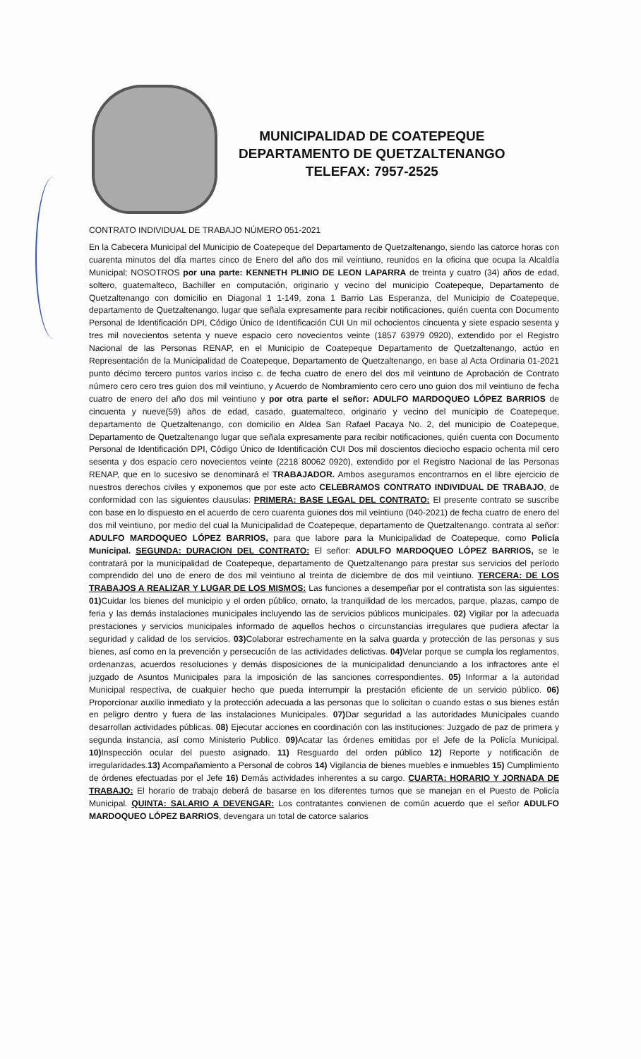MUNICIPALIDAD DE COATEPEQUE
DEPARTAMENTO DE QUETZALTENANGO
TELEFAX: 7957-2525
CONTRATO INDIVIDUAL DE TRABAJO NÚMERO 051-2021
En la Cabecera Municipal del Municipio de Coatepeque del Departamento de Quetzaltenango, siendo las catorce horas con cuarenta minutos del día martes cinco de Enero del año dos mil veintiuno, reunidos en la oficina que ocupa la Alcaldía Municipal; NOSOTROS por una parte: KENNETH PLINIO DE LEON LAPARRA de treinta y cuatro (34) años de edad, soltero, guatemalteco, Bachiller en computación, originario y vecino del municipio Coatepeque, Departamento de Quetzaltenango con domicilio en Diagonal 1 1-149, zona 1 Barrio Las Esperanza, del Municipio de Coatepeque, departamento de Quetzaltenango, lugar que señala expresamente para recibir notificaciones, quién cuenta con Documento Personal de Identificación DPI, Código Único de Identificación CUI Un mil ochocientos cincuenta y siete espacio sesenta y tres mil novecientos setenta y nueve espacio cero novecientos veinte (1857 63979 0920), extendido por el Registro Nacional de las Personas RENAP, en el Municipio de Coatepeque Departamento de Quetzaltenango, actúo en Representación de la Municipalidad de Coatepeque, Departamento de Quetzaltenango, en base al Acta Ordinaria 01-2021 punto décimo tercero puntos varios inciso c. de fecha cuatro de enero del dos mil veintuno de Aprobación de Contrato número cero cero tres guion dos mil veintiuno, y Acuerdo de Nombramiento cero cero uno guion dos mil veintiuno de fecha cuatro de enero del año dos mil veintiuno y por otra parte el señor: ADULFO MARDOQUEO LÓPEZ BARRIOS de cincuenta y nueve(59) años de edad, casado, guatemalteco, originario y vecino del municipio de Coatepeque, departamento de Quetzaltenango, con domicilio en Aldea San Rafael Pacaya No. 2, del municipio de Coatepeque, Departamento de Quetzaltenango lugar que señala expresamente para recibir notificaciones, quién cuenta con Documento Personal de Identificación DPI, Código Único de Identificación CUI Dos mil doscientos dieciocho espacio ochenta mil cero sesenta y dos espacio cero novecientos veinte (2218 80062 0920), extendido por el Registro Nacional de las Personas RENAP, que en lo sucesivo se denominará el TRABAJADOR. Ambos aseguramos encontrarnos en el libre ejercicio de nuestros derechos civiles y exponemos que por este acto CELEBRAMOS CONTRATO INDIVIDUAL DE TRABAJO, de conformidad con las siguientes clausulas: PRIMERA: BASE LEGAL DEL CONTRATO: El presente contrato se suscribe con base en lo dispuesto en el acuerdo de cero cuarenta guiones dos mil veintiuno (040-2021) de fecha cuatro de enero del dos mil veintiuno, por medio del cual la Municipalidad de Coatepeque, departamento de Quetzaltenango. contrata al señor: ADULFO MARDOQUEO LÓPEZ BARRIOS, para que labore para la Municipalidad de Coatepeque, como Policía Municipal. SEGUNDA: DURACION DEL CONTRATO: El señor: ADULFO MARDOQUEO LÓPEZ BARRIOS, se le contratará por la municipalidad de Coatepeque, departamento de Quetzaltenango para prestar sus servicios del período comprendido del uno de enero de dos mil veintiuno al treinta de diciembre de dos mil veintiuno. TERCERA: DE LOS TRABAJOS A REALIZAR Y LUGAR DE LOS MISMOS: Las funciones a desempeñar por el contratista son las siguientes: 01) Cuidar los bienes del municipio y el orden público, ornato, la tranquilidad de los mercados, parque, plazas, campo de feria y las demás instalaciones municipales incluyendo las de servicios públicos municipales. 02) Vigilar por la adecuada prestaciones y servicios municipales informado de aquellos hechos o circunstancias irregulares que pudiera afectar la seguridad y calidad de los servicios. 03) Colaborar estrechamente en la salva guarda y protección de las personas y sus bienes, así como en la prevención y persecución de las actividades delictivas. 04) Velar porque se cumpla los reglamentos, ordenanzas, acuerdos resoluciones y demás disposiciones de la municipalidad denunciando a los infractores ante el juzgado de Asuntos Municipales para la imposición de las sanciones correspondientes. 05) Informar a la autoridad Municipal respectiva, de cualquier hecho que pueda interrumpir la prestación eficiente de un servicio público. 06) Proporcionar auxilio inmediato y la protección adecuada a las personas que lo solicitan o cuando estas o sus bienes están en peligro dentro y fuera de las instalaciones Municipales. 07) Dar seguridad a las autoridades Municipales cuando desarrollan actividades públicas. 08) Ejecutar acciones en coordinación con las instituciones: Juzgado de paz de primera y segunda instancia, así como Ministerio Publico. 09) Acatar las órdenes emitidas por el Jefe de la Policía Municipal. 10) Inspección ocular del puesto asignado. 11) Resguardo del orden público 12) Reporte y notificación de irregularidades.13) Acompañamiento a Personal de cobros 14) Vigilancia de bienes muebles e inmuebles 15) Cumplimiento de órdenes efectuadas por el Jefe 16) Demás actividades inherentes a su cargo. CUARTA: HORARIO Y JORNADA DE TRABAJO: El horario de trabajo deberá de basarse en los diferentes turnos que se manejan en el Puesto de Policía Municipal. QUINTA: SALARIO A DEVENGAR: Los contratantes convienen de común acuerdo que el señor ADULFO MARDOQUEO LÓPEZ BARRIOS, devengara un total de catorce salarios